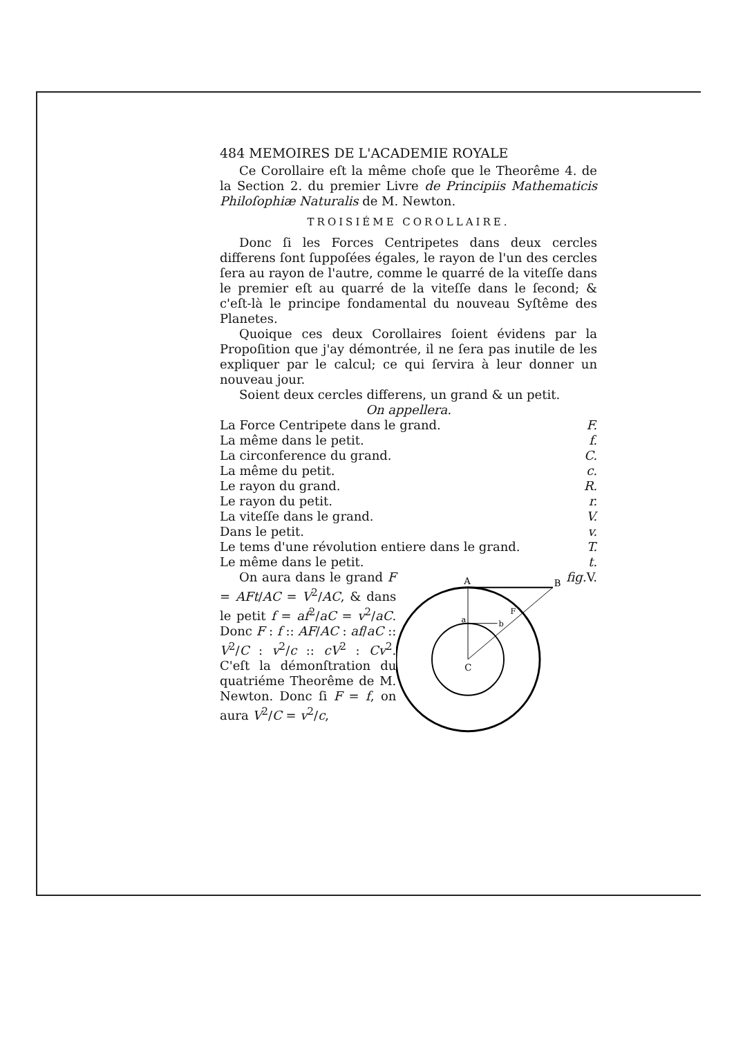484 MEMOIRES DE L'ACADEMIE ROYALE
Ce Corollaire eſt la même choſe que le Theorême 4. de la Section 2. du premier Livre de Principiis Mathematicis Philoſophiæ Naturalis de M. Newton.
TROISIÉME COROLLAIRE.
Donc ſi les Forces Centripetes dans deux cercles differens ſont ſuppoſées égales, le rayon de l'un des cercles ſera au rayon de l'autre, comme le quarré de la viteſſe dans le premier eſt au quarré de la viteſſe dans le ſecond; & c'eſt-là le principe fondamental du nouveau Syſtême des Planetes.
Quoique ces deux Corollaires ſoient évidens par la Propoſition que j'ay démontrée, il ne ſera pas inutile de les expliquer par le calcul; ce qui ſervira à leur donner un nouveau jour.
Soient deux cercles differens, un grand & un petit.
On appellera.
La Force Centripete dans le grand. F.
La même dans le petit. f.
La circonference du grand. C.
La même du petit. c.
Le rayon du grand. R.
Le rayon du petit. r.
La viteſſe dans le grand. V.
Dans le petit. v.
Le tems d'une révolution entiere dans le grand. T.
Le même dans le petit. t.
On aura dans le grand F = AFt/AC = V<sup>2</sup>/AC, & dans le petit f = af<sup>2</sup>/aC = v<sup>2</sup>/aC. Donc F : f :: AF/AC : af/aC :: V<sup>2</sup>/C : v<sup>2</sup>/c :: cV<sup>2</sup> : Cv<sup>2</sup>. C'eſt la démonſtration du quatriéme Theorême de M. Newton. Donc ſi F = f, on aura V<sup>2</sup>/C = v<sup>2</sup>/c,
A
B
C
F
a
b
fig. V.